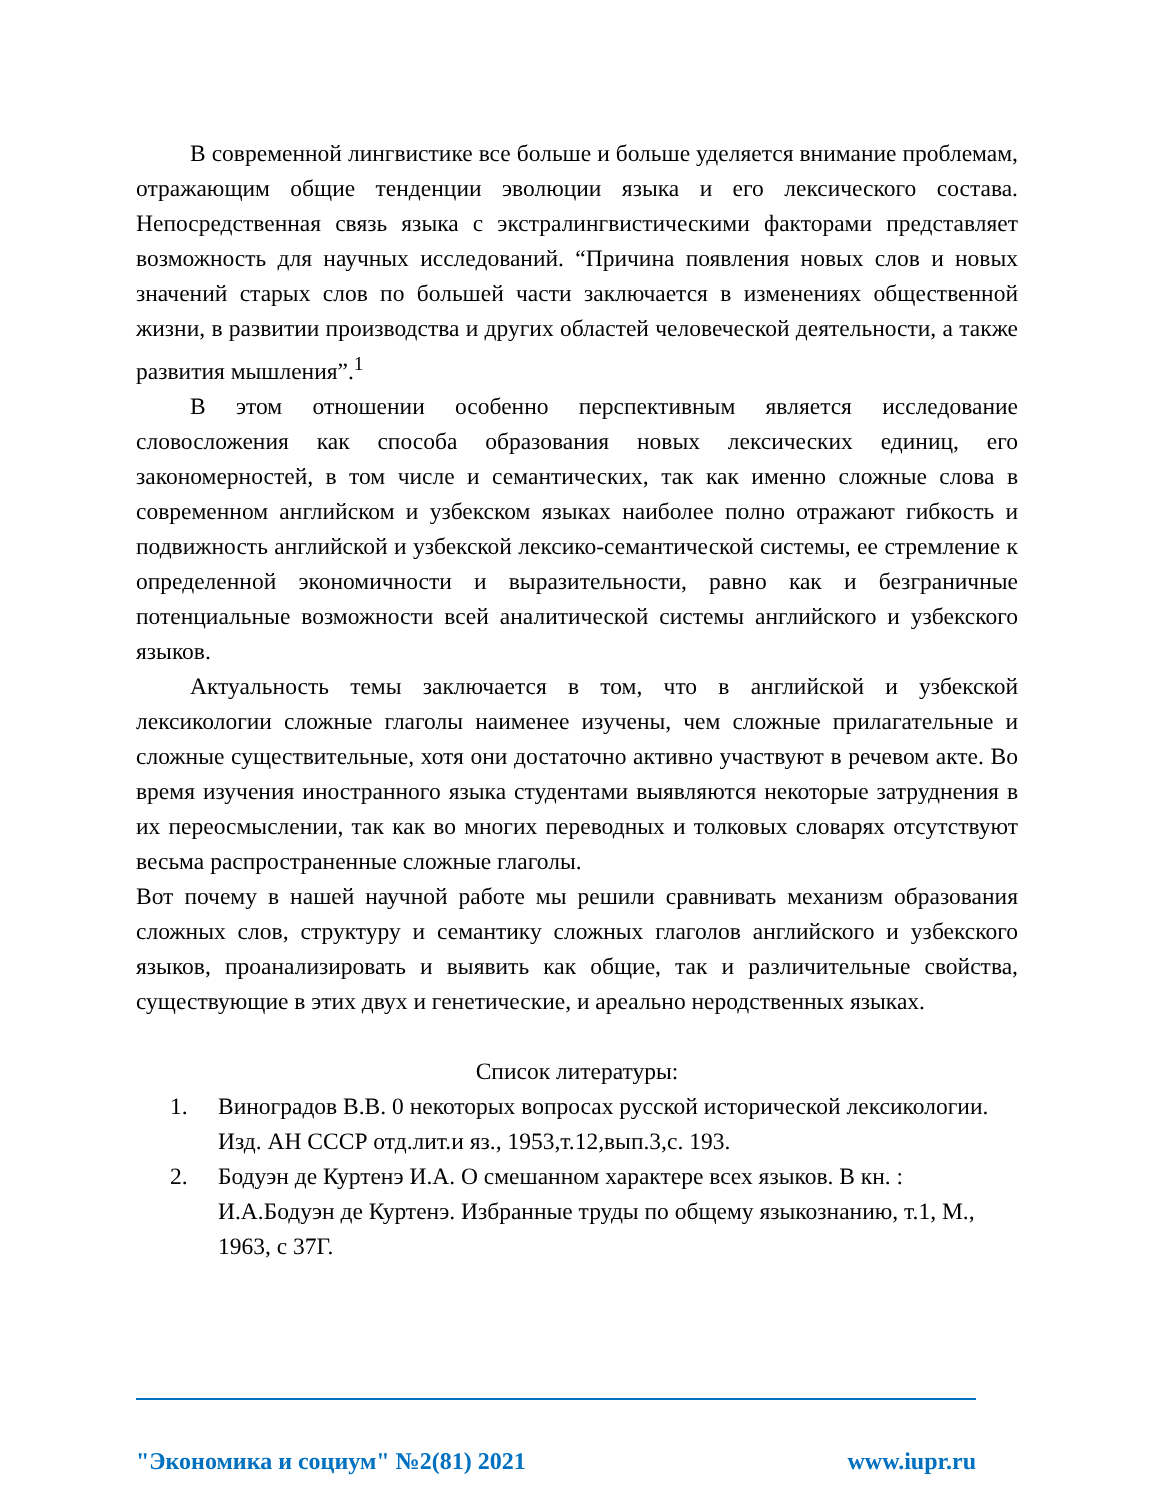В современной лингвистике все больше и больше уделяется внимание проблемам, отражающим общие тенденции эволюции языка и его лексического состава. Непосредственная связь языка с экстралингвистическими факторами представляет возможность для научных исследований. “Причина появления новых слов и новых значений старых слов по большей части заключается в изменениях общественной жизни, в развитии производства и других областей человеческой деятельности, а также развития мышления”.<sup>1</sup>
В этом отношении особенно перспективным является исследование словосложения как способа образования новых лексических единиц, его закономерностей, в том числе и семантических, так как именно сложные слова в современном английском и узбекском языках наиболее полно отражают гибкость и подвижность английской и узбекской лексико-семантической системы, ее стремление к определенной экономичности и выразительности, равно как и безграничные потенциальные возможности всей аналитической системы английского и узбекского языков.
Актуальность темы заключается в том, что в английской и узбекской лексикологии сложные глаголы наименее изучены, чем сложные прилагательные и сложные существительные, хотя они достаточно активно участвуют в речевом акте. Во время изучения иностранного языка студентами выявляются некоторые затруднения в их переосмыслении, так как во многих переводных и толковых словарях отсутствуют весьма распространенные сложные глаголы.
Вот почему в нашей научной работе мы решили сравнивать механизм образования сложных слов, структуру и семантику сложных глаголов английского и узбекского языков, проанализировать и выявить как общие, так и различительные свойства, существующие в этих двух и генетические, и ареально неродственных языках.
Список литературы:
1. Виноградов В.В. 0 некоторых вопросах русской исторической лексикологии. Изд. АН СССР отд.лит.и яз., 1953,т.12,вып.3,с. 193.
2. Бодуэн де Куртенэ И.А. О смешанном характере всех языков. В кн. : И.А.Бодуэн де Куртенэ. Избранные труды по общему языкознанию, т.1, М., 1963, с 37Г.
"Экономика и социум" №2(81) 2021 www.iupr.ru